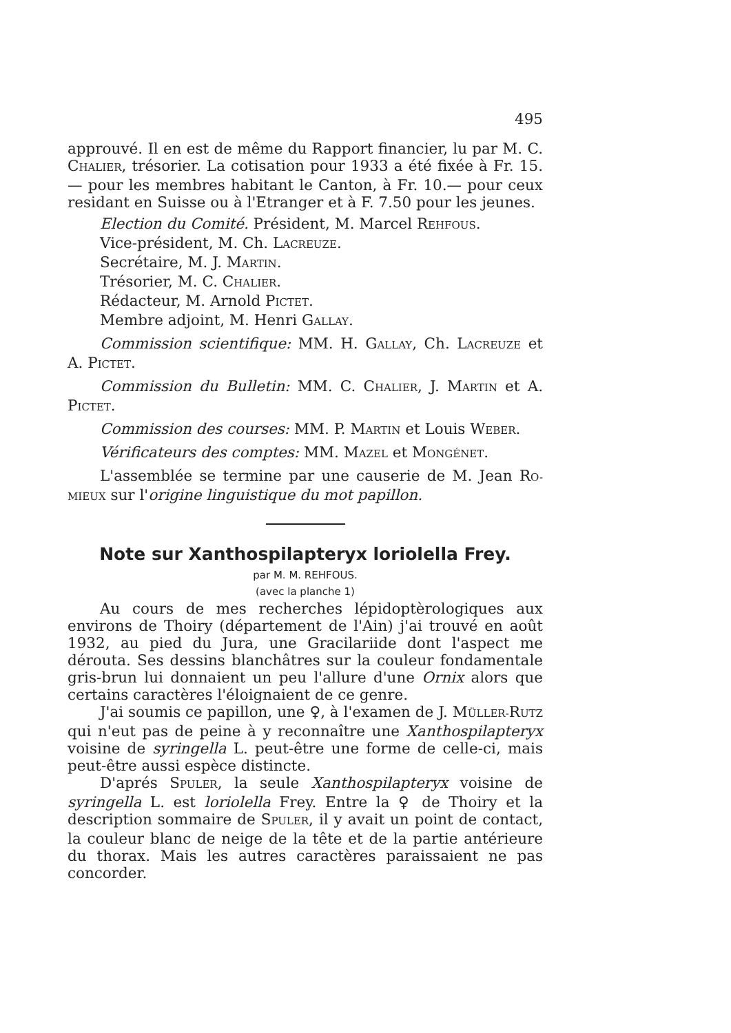495
approuvé. Il en est de même du Rapport financier, lu par M. C. CHALIER, trésorier. La cotisation pour 1933 a été fixée à Fr. 15.— pour les membres habitant le Canton, à Fr. 10.— pour ceux residant en Suisse ou à l'Etranger et à F. 7.50 pour les jeunes.
Election du Comité. Président, M. Marcel REHFOUS.
Vice-président, M. Ch. LACREUZE.
Secrétaire, M. J. MARTIN.
Trésorier, M. C. CHALIER.
Rédacteur, M. Arnold PICTET.
Membre adjoint, M. Henri GALLAY.
Commission scientifique: MM. H. GALLAY, Ch. LACREUZE et A. PICTET.
Commission du Bulletin: MM. C. CHALIER, J. MARTIN et A. PICTET.
Commission des courses: MM. P. MARTIN et Louis WEBER.
Vérificateurs des comptes: MM. MAZEL et MONGÉNET.
L'assemblée se termine par une causerie de M. Jean RO-MIEUX sur l'origine linguistique du mot papillon.
Note sur Xanthospilapteryx loriolella Frey.
par M. M. REHFOUS.
(avec la planche 1)
Au cours de mes recherches lépidoptèrologiques aux environs de Thoiry (département de l'Ain) j'ai trouvé en août 1932, au pied du Jura, une Gracilariide dont l'aspect me dérouta. Ses dessins blanchâtres sur la couleur fondamentale gris-brun lui donnaient un peu l'allure d'une Ornix alors que certains caractères l'éloignaient de ce genre.
J'ai soumis ce papillon, une ♀, à l'examen de J. MÜLLER-RUTZ qui n'eut pas de peine à y reconnaître une Xanthospilapteryx voisine de syringella L. peut-être une forme de celle-ci, mais peut-être aussi espèce distincte.
D'aprés SPULER, la seule Xanthospilapteryx voisine de syringella L. est loriolella Frey. Entre la ♀ de Thoiry et la description sommaire de SPULER, il y avait un point de contact, la couleur blanc de neige de la tête et de la partie antérieure du thorax. Mais les autres caractères paraissaient ne pas concorder.